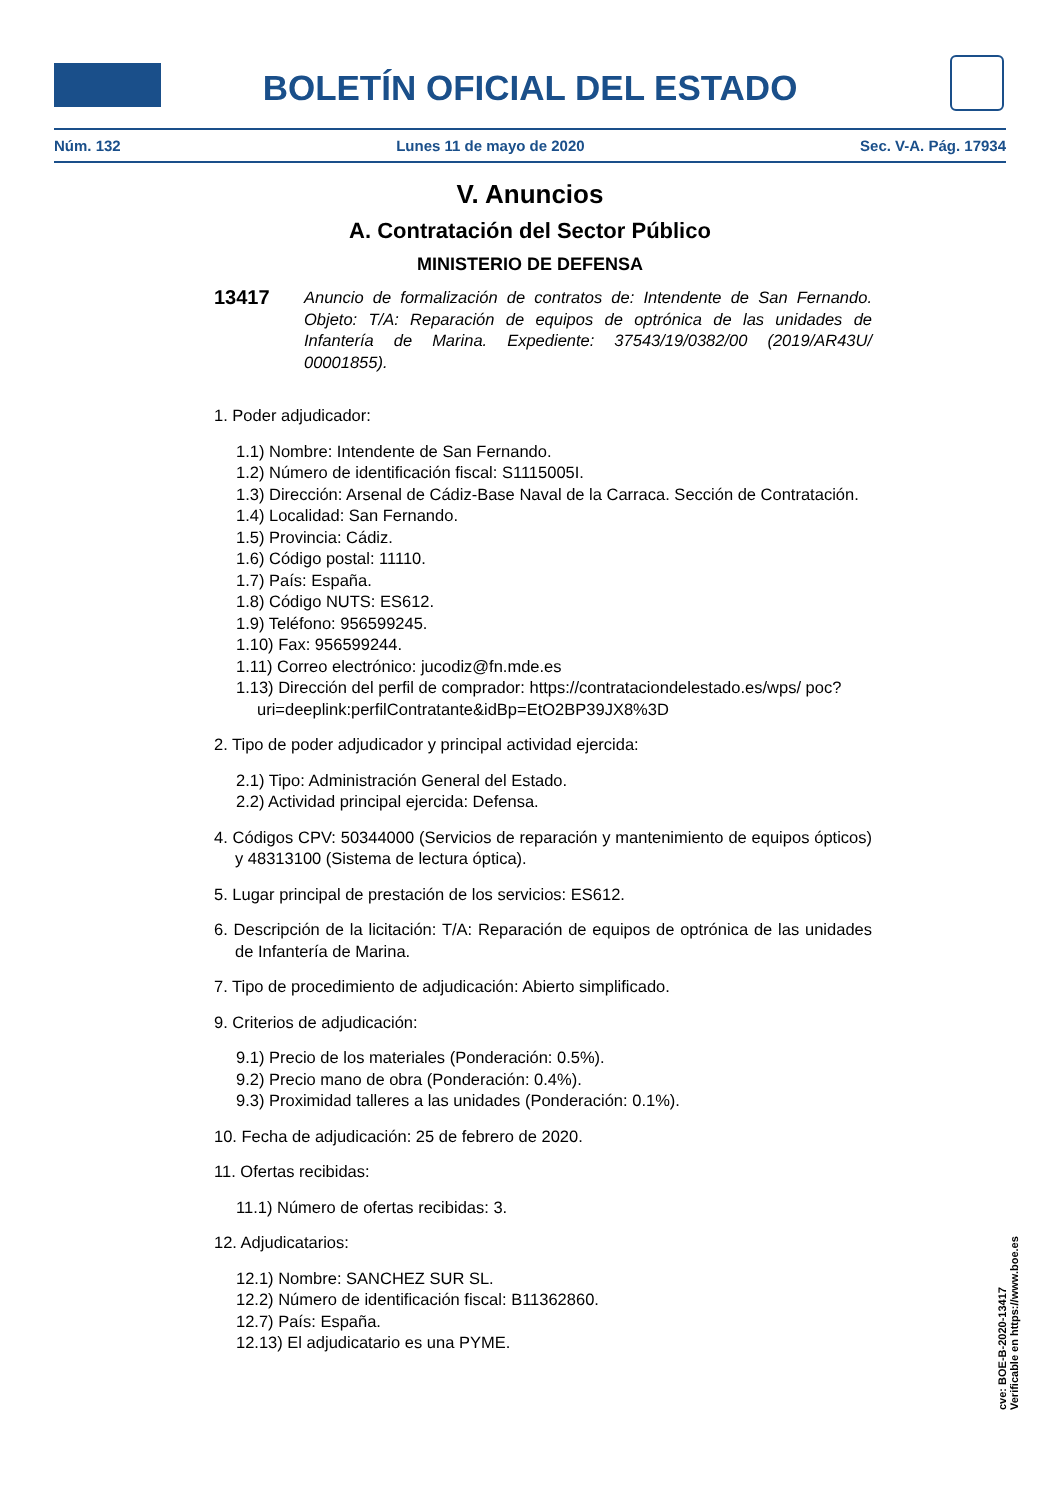BOLETÍN OFICIAL DEL ESTADO
Núm. 132 Lunes 11 de mayo de 2020 Sec. V-A. Pág. 17934
V. Anuncios
A. Contratación del Sector Público
MINISTERIO DE DEFENSA
13417
Anuncio de formalización de contratos de: Intendente de San Fernando. Objeto: T/A: Reparación de equipos de optrónica de las unidades de Infantería de Marina. Expediente: 37543/19/0382/00 (2019/AR43U/ 00001855).
1. Poder adjudicador:
1.1) Nombre: Intendente de San Fernando.
1.2) Número de identificación fiscal: S1115005I.
1.3) Dirección: Arsenal de Cádiz-Base Naval de la Carraca. Sección de Contratación.
1.4) Localidad: San Fernando.
1.5) Provincia: Cádiz.
1.6) Código postal: 11110.
1.7) País: España.
1.8) Código NUTS: ES612.
1.9) Teléfono: 956599245.
1.10) Fax: 956599244.
1.11) Correo electrónico: jucodiz@fn.mde.es
1.13) Dirección del perfil de comprador: https://contrataciondelestado.es/wps/ poc?uri=deeplink:perfilContratante&idBp=EtO2BP39JX8%3D
2. Tipo de poder adjudicador y principal actividad ejercida:
2.1) Tipo: Administración General del Estado.
2.2) Actividad principal ejercida: Defensa.
4. Códigos CPV: 50344000 (Servicios de reparación y mantenimiento de equipos ópticos) y 48313100 (Sistema de lectura óptica).
5. Lugar principal de prestación de los servicios: ES612.
6. Descripción de la licitación: T/A: Reparación de equipos de optrónica de las unidades de Infantería de Marina.
7. Tipo de procedimiento de adjudicación: Abierto simplificado.
9. Criterios de adjudicación:
9.1) Precio de los materiales (Ponderación: 0.5%).
9.2) Precio mano de obra (Ponderación: 0.4%).
9.3) Proximidad talleres a las unidades (Ponderación: 0.1%).
10. Fecha de adjudicación: 25 de febrero de 2020.
11. Ofertas recibidas:
11.1) Número de ofertas recibidas: 3.
12. Adjudicatarios:
12.1) Nombre: SANCHEZ SUR SL.
12.2) Número de identificación fiscal: B11362860.
12.7) País: España.
12.13) El adjudicatario es una PYME.
cve: BOE-B-2020-13417
Verificable en https://www.boe.es